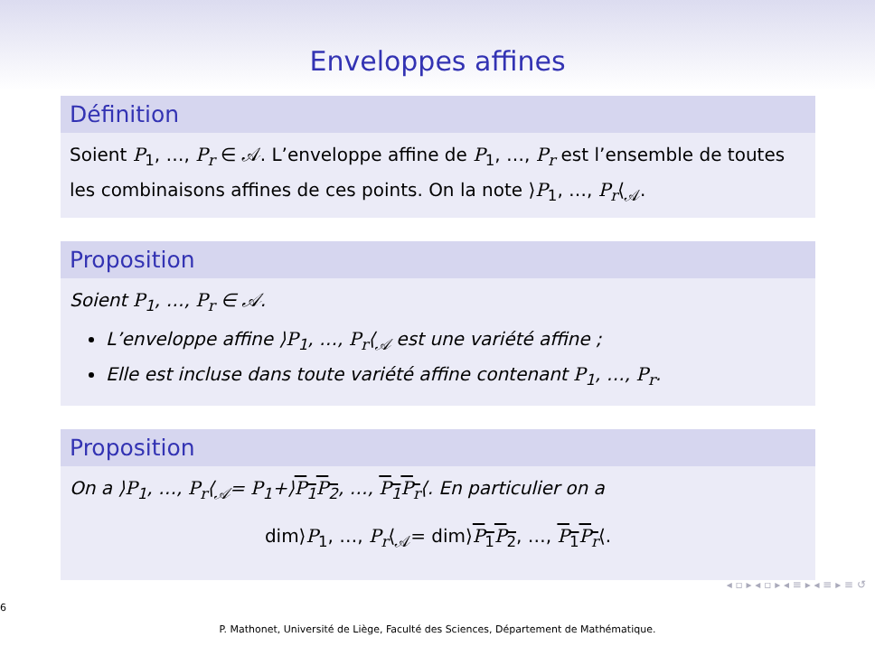Enveloppes affines
Définition
Soient P<sub>1</sub>, …, P<sub>r</sub> ∈ 𝒜. L’enveloppe affine de P<sub>1</sub>, …, P<sub>r</sub> est l’ensemble de toutes les combinaisons affines de ces points. On la note ⟩P<sub>1</sub>, …, P<sub>r</sub>⟨<sub>𝒜</sub>.
Proposition
Soient P<sub>1</sub>, …, P<sub>r</sub> ∈ 𝒜.
L’enveloppe affine ⟩P<sub>1</sub>, …, P<sub>r</sub>⟨<sub>𝒜</sub> est une variété affine ;
Elle est incluse dans toute variété affine contenant P<sub>1</sub>, …, P<sub>r</sub>.
Proposition
On a ⟩P<sub>1</sub>, …, P<sub>r</sub>⟨<sub>𝒜</sub>= P<sub>1</sub>+⟩P<sub>1</sub>P<sub>2</sub>, …, P<sub>1</sub>P<sub>r</sub>⟨. En particulier on a
dim⟩P<sub>1</sub>, …, P<sub>r</sub>⟨<sub>𝒜</sub>= dim⟩P<sub>1</sub>P<sub>2</sub>, …, P<sub>1</sub>P<sub>r</sub>⟨.
◂ ▫ ▸ ◂ ▫ ▸ ◂ ≡ ▸ ◂ ≡ ▸ ≡ ↺
6
P. Mathonet, Université de Liège, Faculté des Sciences, Département de Mathématique.